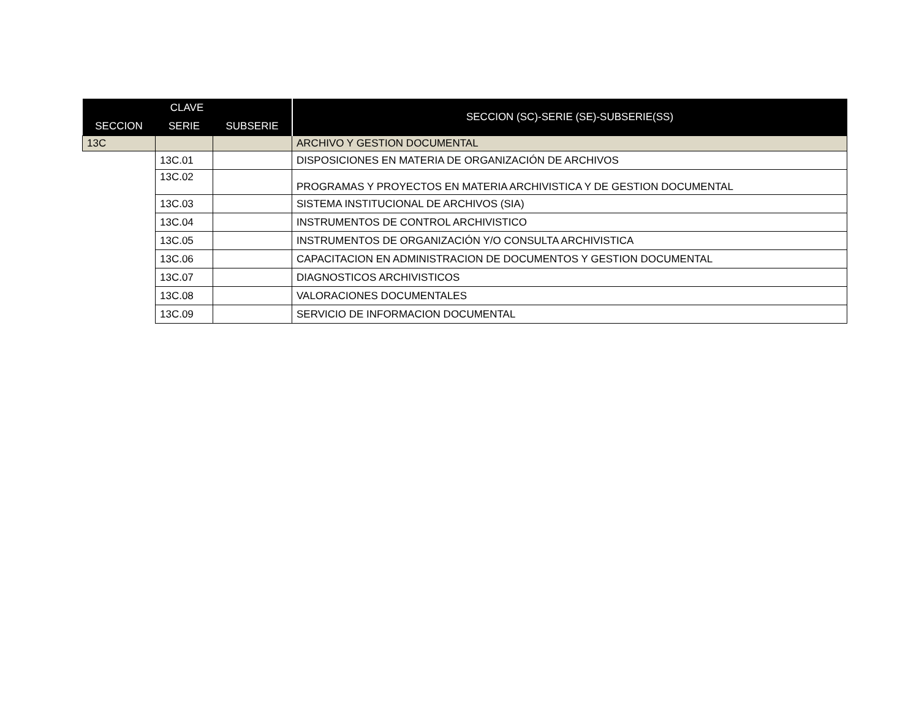| CLAVE | | | SECCION (SC)-SERIE (SE)-SUBSERIE(SS) |
| --- | --- | --- | --- |
| SECCION | SERIE | SUBSERIE | |
| 13C | | | ARCHIVO Y GESTION DOCUMENTAL |
| | 13C.01 | | DISPOSICIONES EN MATERIA DE ORGANIZACIÓN DE ARCHIVOS |
| | 13C.02 | | PROGRAMAS Y PROYECTOS EN MATERIA ARCHIVISTICA Y DE GESTION DOCUMENTAL |
| | 13C.03 | | SISTEMA INSTITUCIONAL DE ARCHIVOS (SIA) |
| | 13C.04 | | INSTRUMENTOS DE CONTROL ARCHIVISTICO |
| | 13C.05 | | INSTRUMENTOS DE ORGANIZACIÓN Y/O CONSULTA ARCHIVISTICA |
| | 13C.06 | | CAPACITACION EN ADMINISTRACION DE DOCUMENTOS Y GESTION DOCUMENTAL |
| | 13C.07 | | DIAGNOSTICOS ARCHIVISTICOS |
| | 13C.08 | | VALORACIONES DOCUMENTALES |
| | 13C.09 | | SERVICIO DE INFORMACION DOCUMENTAL |